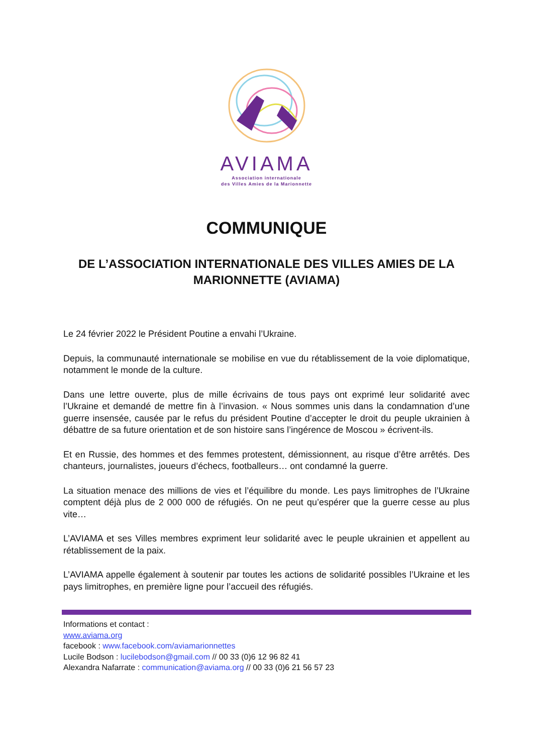AVIAMA
Association internationale
des Villes Amies de la Marionnette
COMMUNIQUE
DE L’ASSOCIATION INTERNATIONALE DES VILLES AMIES DE LA MARIONNETTE (AVIAMA)
Le 24 février 2022 le Président Poutine a envahi l’Ukraine.
Depuis, la communauté internationale se mobilise en vue du rétablissement de la voie diplomatique, notamment le monde de la culture.
Dans une lettre ouverte, plus de mille écrivains de tous pays ont exprimé leur solidarité avec l’Ukraine et demandé de mettre fin à l’invasion. « Nous sommes unis dans la condamnation d’une guerre insensée, causée par le refus du président Poutine d’accepter le droit du peuple ukrainien à débattre de sa future orientation et de son histoire sans l’ingérence de Moscou » écrivent-ils.
Et en Russie, des hommes et des femmes protestent, démissionnent, au risque d’être arrêtés. Des chanteurs, journalistes, joueurs d’échecs, footballeurs… ont condamné la guerre.
La situation menace des millions de vies et l’équilibre du monde. Les pays limitrophes de l’Ukraine comptent déjà plus de 2 000 000 de réfugiés. On ne peut qu’espérer que la guerre cesse au plus vite…
L’AVIAMA et ses Villes membres expriment leur solidarité avec le peuple ukrainien et appellent au rétablissement de la paix.
L’AVIAMA appelle également à soutenir par toutes les actions de solidarité possibles l’Ukraine et les pays limitrophes, en première ligne pour l’accueil des réfugiés.
Informations et contact :
www.aviama.org
facebook : www.facebook.com/aviamarionnettes
Lucile Bodson : lucilebodson@gmail.com // 00 33 (0)6 12 96 82 41
Alexandra Nafarrate : communication@aviama.org // 00 33 (0)6 21 56 57 23